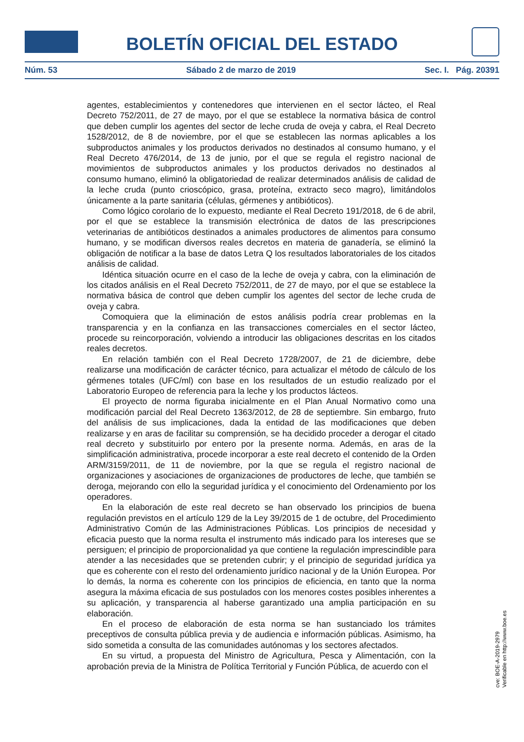BOLETÍN OFICIAL DEL ESTADO
Núm. 53 Sábado 2 de marzo de 2019 Sec. I. Pág. 20391
agentes, establecimientos y contenedores que intervienen en el sector lácteo, el Real Decreto 752/2011, de 27 de mayo, por el que se establece la normativa básica de control que deben cumplir los agentes del sector de leche cruda de oveja y cabra, el Real Decreto 1528/2012, de 8 de noviembre, por el que se establecen las normas aplicables a los subproductos animales y los productos derivados no destinados al consumo humano, y el Real Decreto 476/2014, de 13 de junio, por el que se regula el registro nacional de movimientos de subproductos animales y los productos derivados no destinados al consumo humano, eliminó la obligatoriedad de realizar determinados análisis de calidad de la leche cruda (punto crioscópico, grasa, proteína, extracto seco magro), limitándolos únicamente a la parte sanitaria (células, gérmenes y antibióticos).
Como lógico corolario de lo expuesto, mediante el Real Decreto 191/2018, de 6 de abril, por el que se establece la transmisión electrónica de datos de las prescripciones veterinarias de antibióticos destinados a animales productores de alimentos para consumo humano, y se modifican diversos reales decretos en materia de ganadería, se eliminó la obligación de notificar a la base de datos Letra Q los resultados laboratoriales de los citados análisis de calidad.
Idéntica situación ocurre en el caso de la leche de oveja y cabra, con la eliminación de los citados análisis en el Real Decreto 752/2011, de 27 de mayo, por el que se establece la normativa básica de control que deben cumplir los agentes del sector de leche cruda de oveja y cabra.
Comoquiera que la eliminación de estos análisis podría crear problemas en la transparencia y en la confianza en las transacciones comerciales en el sector lácteo, procede su reincorporación, volviendo a introducir las obligaciones descritas en los citados reales decretos.
En relación también con el Real Decreto 1728/2007, de 21 de diciembre, debe realizarse una modificación de carácter técnico, para actualizar el método de cálculo de los gérmenes totales (UFC/ml) con base en los resultados de un estudio realizado por el Laboratorio Europeo de referencia para la leche y los productos lácteos.
El proyecto de norma figuraba inicialmente en el Plan Anual Normativo como una modificación parcial del Real Decreto 1363/2012, de 28 de septiembre. Sin embargo, fruto del análisis de sus implicaciones, dada la entidad de las modificaciones que deben realizarse y en aras de facilitar su comprensión, se ha decidido proceder a derogar el citado real decreto y substituirlo por entero por la presente norma. Además, en aras de la simplificación administrativa, procede incorporar a este real decreto el contenido de la Orden ARM/3159/2011, de 11 de noviembre, por la que se regula el registro nacional de organizaciones y asociaciones de organizaciones de productores de leche, que también se deroga, mejorando con ello la seguridad jurídica y el conocimiento del Ordenamiento por los operadores.
En la elaboración de este real decreto se han observado los principios de buena regulación previstos en el artículo 129 de la Ley 39/2015 de 1 de octubre, del Procedimiento Administrativo Común de las Administraciones Públicas. Los principios de necesidad y eficacia puesto que la norma resulta el instrumento más indicado para los intereses que se persiguen; el principio de proporcionalidad ya que contiene la regulación imprescindible para atender a las necesidades que se pretenden cubrir; y el principio de seguridad jurídica ya que es coherente con el resto del ordenamiento jurídico nacional y de la Unión Europea. Por lo demás, la norma es coherente con los principios de eficiencia, en tanto que la norma asegura la máxima eficacia de sus postulados con los menores costes posibles inherentes a su aplicación, y transparencia al haberse garantizado una amplia participación en su elaboración.
En el proceso de elaboración de esta norma se han sustanciado los trámites preceptivos de consulta pública previa y de audiencia e información públicas. Asimismo, ha sido sometida a consulta de las comunidades autónomas y los sectores afectados.
En su virtud, a propuesta del Ministro de Agricultura, Pesca y Alimentación, con la aprobación previa de la Ministra de Política Territorial y Función Pública, de acuerdo con el
cve: BOE-A-2019-2979
Verificable en http://www.boe.es